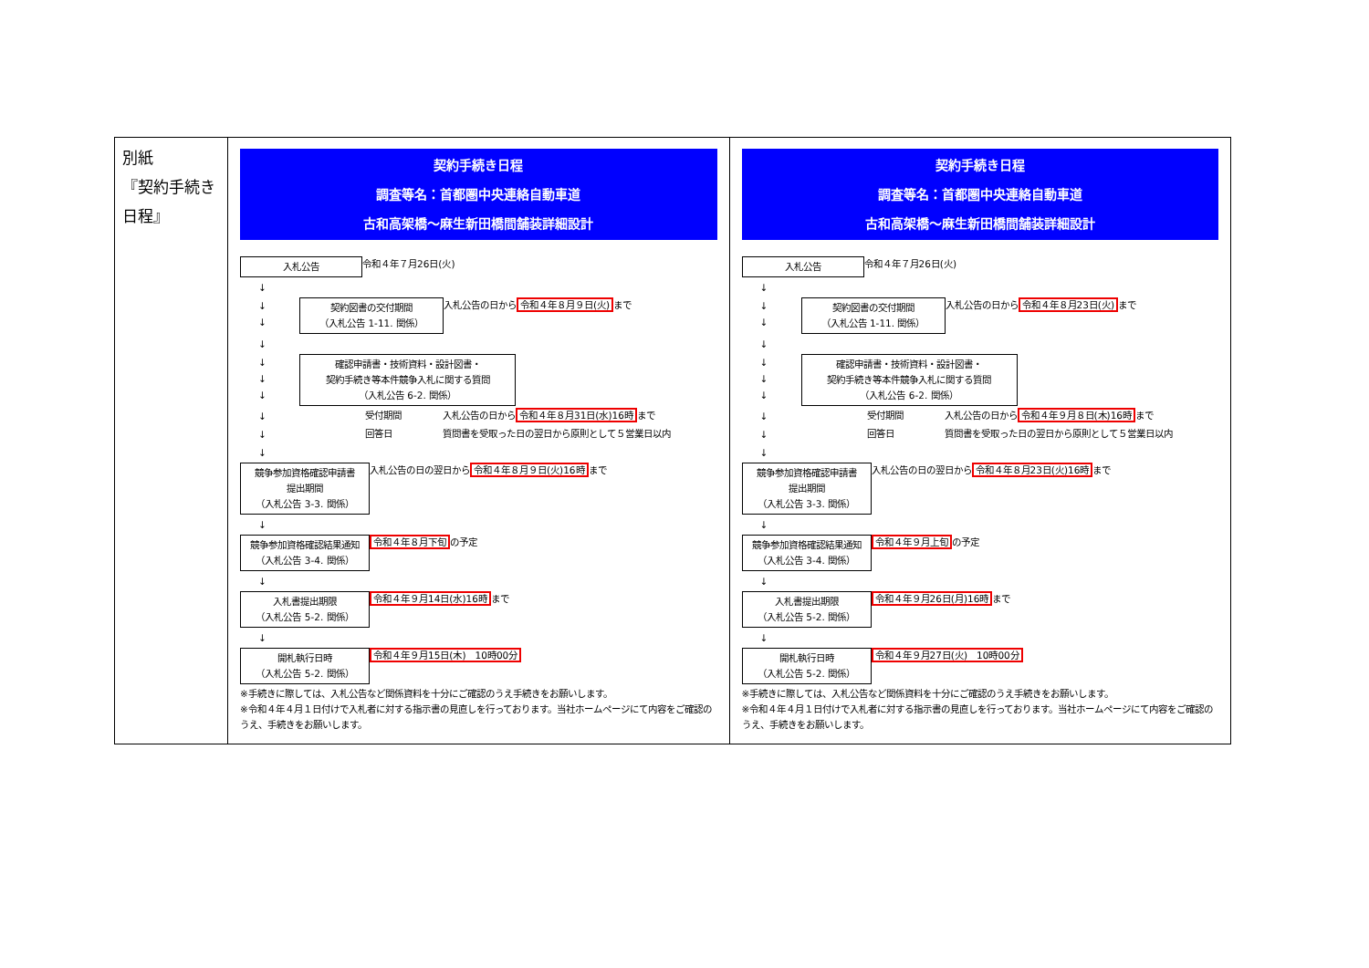| 別紙 『契約手続き日程』 | 契約手続き日程 調査等名：首都圏中央連絡自動車道 古和高架橋～麻生新田橋間舗装詳細設計 入札公告 令和４年７月26日(火) ↓ ↓ ↓ 契約図書の交付期間 （入札公告 1-11. 関係） 入札公告の日から 令和４年８月９日(火) まで ↓ ↓ ↓ ↓ 確認申請書・技術資料・設計図書・ 契約手続き等本件競争入札に関する質問 （入札公告 6-2. 関係） ↓ 受付期間 入札公告の日から 令和４年８月31日(水)16時 まで ↓ 回答日 質問書を受取った日の翌日から原則として５営業日以内 ↓ 競争参加資格確認申請書 提出期間 （入札公告 3-3. 関係） 入札公告の日の翌日から 令和４年８月９日(火)16時 まで ↓ 競争参加資格確認結果通知 （入札公告 3-4. 関係） 令和４年８月下旬 の予定 ↓ 入札書提出期限 （入札公告 5-2. 関係） 令和４年９月14日(水)16時 まで ↓ 開札執行日時 （入札公告 5-2. 関係） 令和４年９月15日(木) 10時00分 ※手続きに際しては、入札公告など関係資料を十分にご確認のうえ手続きをお願いします。 ※令和４年４月１日付けで入札者に対する指示書の見直しを行っております。当社ホームページにて内容をご確認のうえ、手続きをお願いします。 | 契約手続き日程 調査等名：首都圏中央連絡自動車道 古和高架橋～麻生新田橋間舗装詳細設計 入札公告 令和４年７月26日(火) ↓ ↓ ↓ 契約図書の交付期間 （入札公告 1-11. 関係） 入札公告の日から 令和４年８月23日(火) まで ↓ ↓ ↓ ↓ 確認申請書・技術資料・設計図書・ 契約手続き等本件競争入札に関する質問 （入札公告 6-2. 関係） ↓ 受付期間 入札公告の日から 令和４年９月８日(木)16時 まで ↓ 回答日 質問書を受取った日の翌日から原則として５営業日以内 ↓ 競争参加資格確認申請書 提出期間 （入札公告 3-3. 関係） 入札公告の日の翌日から 令和４年８月23日(火)16時 まで ↓ 競争参加資格確認結果通知 （入札公告 3-4. 関係） 令和４年９月上旬 の予定 ↓ 入札書提出期限 （入札公告 5-2. 関係） 令和４年９月26日(月)16時 まで ↓ 開札執行日時 （入札公告 5-2. 関係） 令和４年９月27日(火) 10時00分 ※手続きに際しては、入札公告など関係資料を十分にご確認のうえ手続きをお願いします。 ※令和４年４月１日付けで入札者に対する指示書の見直しを行っております。当社ホームページにて内容をご確認のうえ、手続きをお願いします。 |